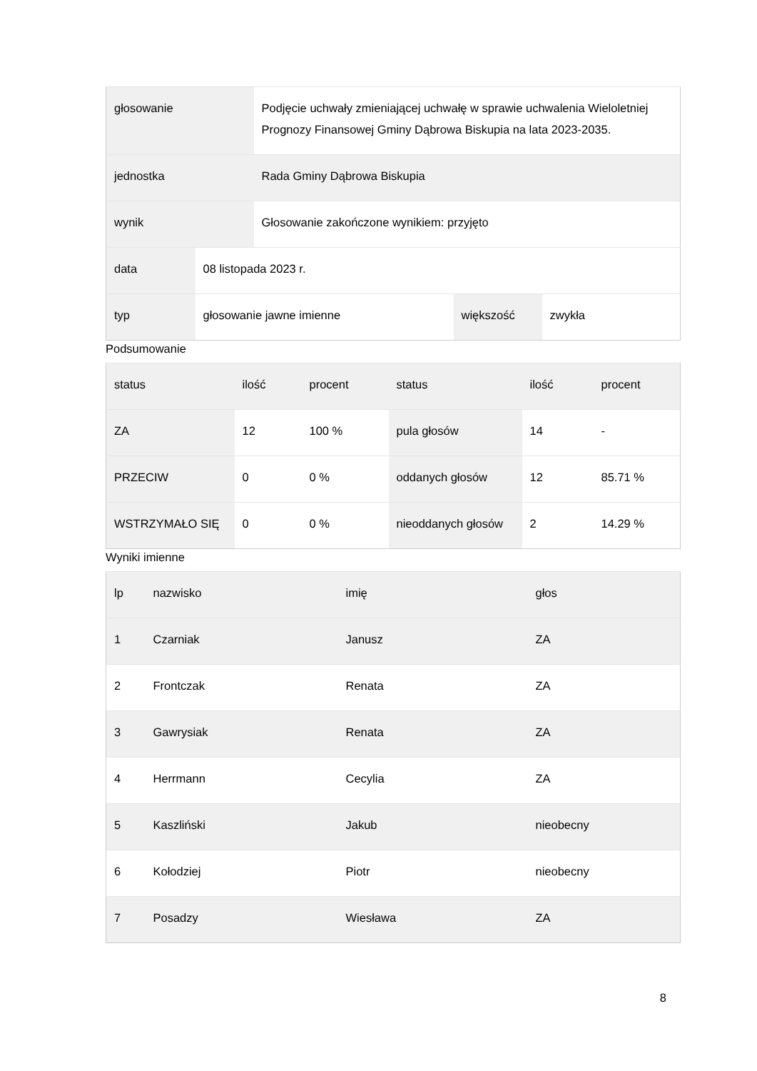| głosowanie | | Podjęcie uchwały zmieniającej uchwałę w sprawie uchwalenia Wieloletniej Prognozy Finansowej Gminy Dąbrowa Biskupia na lata 2023-2035. | | |
| jednostka | | Rada Gminy Dąbrowa Biskupia | | |
| wynik | | Głosowanie zakończone wynikiem: przyjęto | | |
| data | 08 listopada 2023 r. | | | |
| typ | głosowanie jawne imienne | | większość | zwykła |
Podsumowanie
| status | ilość | procent | status | ilość | procent |
| --- | --- | --- | --- | --- | --- |
| ZA | 12 | 100 % | pula głosów | 14 | - |
| PRZECIW | 0 | 0 % | oddanych głosów | 12 | 85.71 % |
| WSTRZYMAŁO SIĘ | 0 | 0 % | nieoddanych głosów | 2 | 14.29 % |
Wyniki imienne
| lp | nazwisko | imię | głos |
| --- | --- | --- | --- |
| 1 | Czarniak | Janusz | ZA |
| 2 | Frontczak | Renata | ZA |
| 3 | Gawrysiak | Renata | ZA |
| 4 | Herrmann | Cecylia | ZA |
| 5 | Kaszliński | Jakub | nieobecny |
| 6 | Kołodziej | Piotr | nieobecny |
| 7 | Posadzy | Wiesława | ZA |
8